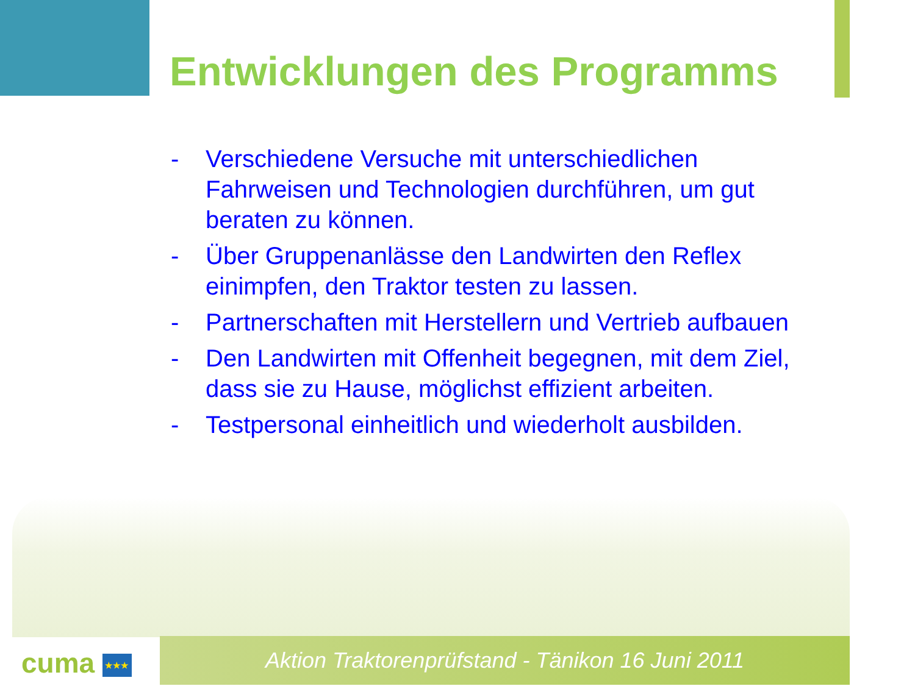Entwicklungen des Programms
- Verschiedene Versuche mit unterschiedlichen Fahrweisen und Technologien durchführen, um gut beraten zu können.
- Über Gruppenanlässe den Landwirten den Reflex einimpfen, den Traktor testen zu lassen.
- Partnerschaften mit Herstellern und Vertrieb aufbauen
- Den Landwirten mit Offenheit begegnen, mit dem Ziel, dass sie zu Hause, möglichst effizient arbeiten.
- Testpersonal einheitlich und wiederholt ausbilden.
cuma ★★★
Aktion Traktorenprüfstand - Tänikon 16 Juni 2011